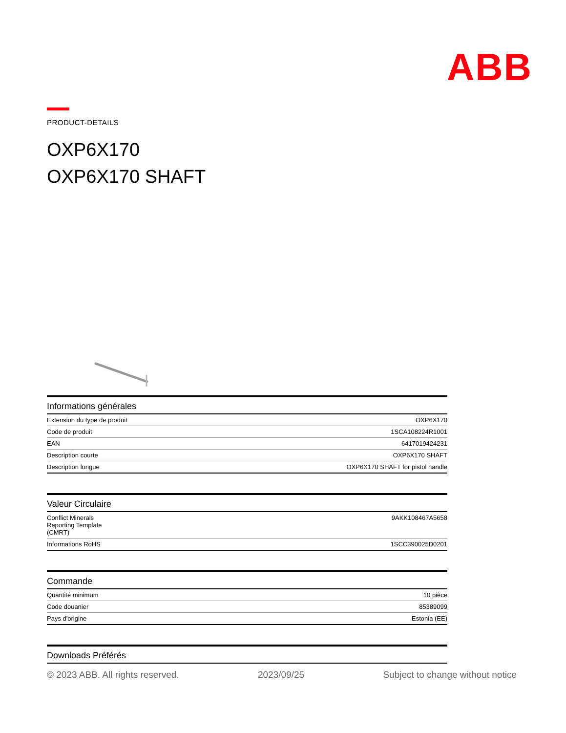ABB
PRODUCT-DETAILS
OXP6X170
OXP6X170 SHAFT
| Informations générales | |
| --- | --- |
| Extension du type de produit | OXP6X170 |
| Code de produit | 1SCA108224R1001 |
| EAN | 6417019424231 |
| Description courte | OXP6X170 SHAFT |
| Description longue | OXP6X170 SHAFT for pistol handle |
| Valeur Circulaire | |
| --- | --- |
| Conflict Minerals Reporting Template (CMRT) | 9AKK108467A5658 |
| Informations RoHS | 1SCC390025D0201 |
| Commande | |
| --- | --- |
| Quantité minimum | 10 pièce |
| Code douanier | 85389099 |
| Pays d'origine | Estonia (EE) |
| Downloads Préférés |
| --- |
© 2023 ABB. All rights reserved. 2023/09/25 Subject to change without notice